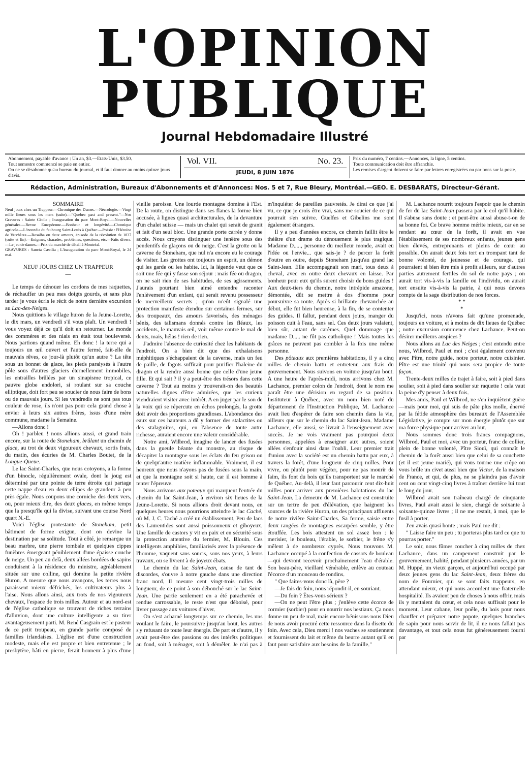L'OPINION PUBLIQUE
Journal Hebdomadaire Illustré
Abonnement, payable d'avance : Un an, $3.—Etats-Unis, $3.50.
Tout semestre commencé se paie en entier.
On ne se désabonne qu'au bureau du journal, et il faut donner au moins quinze jours d'avis.
Vol. VII. No. 23.
JEUDI, 8 JUIN 1876
Prix du numéro, 7 centins.—Annonces, la ligne, 5 centins.
Toute communication doit être affranchie.
Les remises d'argent doivent se faire par lettres enregistrées ou par bons sur la poste.
Rédaction, Administration, Bureaux d'Abonnements et d'Annonces: Nos. 5 et 7, Rue Bleury, Montréal.—GEO. E. DESBARATS, Directeur-Gérant.
SOMMAIRE
Neuf jours chez un Trappeur.—Chronique des Dames.—Nécrologie.—Vingt mille lieues sous les mers (suite).—"Quebec past and present."—Nos Gravures : Sainte Cécile ; Inauguration du parc Mont-Royal.—Nouvelles générales.—Revue Européenne.—Bonheur et longévité.—Chronique agricole.—L'incendie du faubourg Saint-Louis à Québec.—Poésie : l'Héroïne de Verchères.—Rosalba ou deux amours, épisode de la révolution de 1837 (suite et fin).—Enigmes, charades, problèmes, questions, etc.—Faits divers.—Le jeu de dames.—Prix du marché de détail à Montréal.
GRAVURES : Sancta Cæcilia ; L'inauguration du parc Mont-Royal, le 24 mai.
NEUF JOURS CHEZ UN TRAPPEUR
—
Le temps de dénouer les cordons de mes raquettes, de réchauffer un peu mes doigts gourds, et sans plus tarder je vous écris le récit de notre dernière excursion au Lac-des-Neiges.
Nous quittions le village huron de la Jeune-Lorette, le dix mars, un vendredi s'il vous plaît. Un vendredi ! vous voyez déjà ce qu'il doit en retourner. Le monde des commères et des niais en était tout bouleversé. Nous partions quand même. Eh donc ! la terre qui a toujours un œil ouvert et l'autre fermé, fait-elle de mauvais rêves, ce jour-là plutôt qu'un autre ? La tête sous un bonnet de glace, les pieds paralysés à l'autre pôle sous d'autres glaciers éternellement immobiles, les entrailles brûlées par un sinapisme tropical, ce pauvre globe endolori, si roulant sur sa couche elliptique, doit fort peu se soucier de nous faire de bons ou de mauvais jours. Si les vendredis ne sont pas tous couleur de rose, ils n'ont pas pour cela grand chose à envier à leurs six autres frères, issus d'une mère commune, madame la Semaine.
—Allons donc !
Oh ! parbleu ! nous allions aussi, et grand train encore, sur la route de Stoneham, brûlant un chemin de glace, au trot de deux vigoureux chevaux, sortis frais, du matin, des écuries de M. Charles Boutet, de la Longue-Queue.
Le lac Saint-Charles, que nous cotoyons, a la forme d'un binocle, régulièrement ovale, dont le joug est déterminé par une pointe de terre étroite qui partage cette nappe d'eau en deux ellipes de grandeur à peu près égale. Nous coupons une corniche des deux vers, ou, pour mieux dire, des deux glaces, en même temps que la presqu'île qui la divise, suivant une course Nord quart N.-E.
Voici l'église protestante de Stoneham, petit bâtiment de forme exiguë, dont on devine la destination par sa solitude. Tout à côté, je remarque un beau marbre, une pierre tombale et quelques cippes funèbres émergeant péniblement d'une épaisse couche de neige. Un peu au delà, deux allées bordées de sapins conduisent à la résidence du ministre, agréablement située sur une colline, qui domine la petite rivière Huron. A mesure que nous avançons, les terres nous paraissent mieux défrichés, les cultivateurs plus à l'aise. Nous allons ainsi, aux trots de nos vigoureux chevaux, l'espace de trois milles. Autour et au nord-est de l'église catholique se trouvent de riches terrains d'alluvion, dont une culture intelligente a su tirer avantageusement parti. M. René Casgrain est le pasteur de ce petit troupeau, en grande partie composé de familles irlandaises. L'église est d'une construction modeste, mais elle est propre et bien entretenue ; le presbytère, bâti en pierre, ferait honneur à plus d'une vieille paroisse. Une lourde montagne domine à l'Est. De la route, on distingue dans ses flancs la forme bien accusée, à lignes quasi architecturales, de la devanture d'un chalet suisse — mais un chalet qui serait de granit et fait d'un seul bloc. Une grande porte carrée y donne accès. Nous croyons distinguer une fenêtre sous des pendentifs de glaçons ou de neige. C'est la grotte ou la caverne de Stoneham, que nul n'a encore eu le courage de visiter. Les grottes ont toujours un esprit, un démon qui les garde ou les habite. Ici, la légende veut que ce soit une fée qui y fasse son séjour : mais fée ou dragon, on ne sait rien de ses habitudes, de ses agissements. J'aurais pourtant bien aimé entendre raconter l'enlèvement d'un enfant, qui serait revenu possesseur de merveilleux secrets ; qu'on m'eût signalé une protection manifeste étendue sur certaines fermes, sur des troupeaux, des amours favorisés, des ménages bénis, des talismans donnés contre les fléaux, les accidents, le mauvais œil, voir même contre le mal de dents, mais, hélas ! rien de rien.
J'admire l'absence de curiosité chez les habitants de l'endroit. On a bien dit que des exhalaisons méphitiques s'échappaient de la caverne, mais un feu de paille, de fagots suffirait pour purifier l'haleine du dragon et la rendre aussi bonne que celle d'une jeune fille. Et qui sait ? il y a peut-être des trésors dans cette caverne ? Tout au moins y trouverait-on des beautés naturelles dignes d'être admirées, que les curieux viendraient visiter avec intérêt. A en juger par le son de la voix qui se répercute en échos prolongés, la grotte doit avoir des proportions grandioses. L'abondance des eaux sur ces hauteurs a dû y former des stalactites ou des stalagmites, qui, en l'absence de toute autre richesse, auraient encore une valeur considérable.
Notre ami, Wilbrod, imagine de lancer des fusées dans la gueule béante du monstre, au risque de décapiter la montagne sous les éclats du feu grisou ou de quelqu'autre matière inflammable. Vraiment, il est heureux que nous n'ayons pas de fusées sous la main, et que la montagne soit si haute, car il est homme à tenter l'épreuve.
Nous arrivons aux poteaux qui marquent l'entrée du chemin du lac Saint-Jean, à environ six lieues de la Jeune-Lorette. Si nous allions droit devant nous, en quelques heures nous pourrions atteindre le lac Caché, où M. J. C. Taché a créé un établissement. Peu de lacs des Laurentides sont aussi poissonneux et giboyeux. Une famille de castors y vit en paix et en sécurité sous la protection attentive du fermier, M. Blouin. Ces intelligents amphibies, familiarisés avec la présence de l'homme, vaquent sans soucis, sous nos yeux, à leurs travaux, ou se livrent à de joyeux ébats.
Le chemin du lac Saint-Jean, cause de tant de discordes, s'ouvre à notre gauche dans une direction franc nord. Il mesure cent vingt-trois milles de longueur, de ce point à son débouché sur le lac Saint-Jean. Une partie seulement en a été parachevée et rendue carrossable, le reste n'est que déboisé, pour livrer passage aux voitures d'hiver.
On s'est acharné longtemps sur ce chemin, les uns voulant le faire, le poursuivre jusqu'au bout, les autres s'y refusant de toute leur énergie. De part et d'autre, il y avait peut-être des passions ou des intérêts politiques au fond, soit à ménager, soit à démêler. Je n'ai pas à m'inquiéter de pareilles pauvretés. Je dirai ce que j'ai vu, ce que je crois être vrai, sans me soucier de ce qui pourrait s'en suivre. Guelfes et Gibelins me sont également étrangers.
Il y a peu d'années encore, ce chemin faillit être le théâtre d'un drame du dénouement le plus tragique. Madame D....., personne du meilleur monde, avait eu l'idée ou l'envie... que sais-je ? de percer la forêt d'outre en outre, depuis Stoneham jusqu'au grand lac Saint-Jean. Elle accompagnait son mari, tous deux à cheval, avec en outre deux chevaux en laisse. Par bonheur pour eux qu'ils surent choisir de bons guides ! Aux deux-tiers du chemin, notre intrépide amazone, démontée, dût se mettre à dos d'homme pour poursuivre sa route. Après si brillante chevauchée au début, elle fut bien heureuse, à la fin, de se contenter des guides. Il fallut, pendant deux jours, manger du poisson cuit à l'eau, sans sel. Ces deux jours valaient, bien sûr, autant de carêmes. Quel dommage que madame D..... ne fût pas catholique ! Mais toutes les grâces ne peuvent pas combler à la fois une même personne.
Des pôteaux aux premières habitations, il y a cinq milles de chemin battu et entretenu aux frais du gouvernement. Nous suivons en voiture jusqu'au bout. A une heure de l'après-midi, nous arrivons chez M. Lachance, premier colon de l'endroit, dont le nom me paraît être une dérision en regard de sa position. Instituteur à Québec, avec un nom bien noté du département de l'Instruction Publique, M. Lachance avait lieu d'espérer de faire son chemin dans la vie, ailleurs que sur le chemin du lac Saint-Jean. Madame Lachance, elle aussi, se livrait à l'enseignement avec succès. Je ne vois vraiment pas pourquoi deux personnes, appelées à enseigner aux autres, soient allées s'enfouir ainsi dans l'oubli. Leur premier trait d'union avec la société est un chemin battu par eux, à travers la forêt, d'une longueur de cinq milles. Pour vivre, ou plutôt pour végéter, pour ne pas mourir de faim, ils font du bois qu'ils transportent sur le marché de Québec. Au-delà, il leur faut parcourir cent dix-huit milles pour arriver aux premières habitations du lac Saint-Jean. La demeure de M. Lachance est construite sur un tertre de peu d'élévation, que baignent les sources de la rivière Huron, un des principaux affluents de notre rivière Saint-Charles. Sa ferme, saisie entre deux rangées de montagnes escarpées semble, y être étouffée. Les bois attestent un sol assez bon : le merisier, le bouleau, l'érable, le sorbier, le frêne s'y mêlent à de nombreux cyprès. Nous trouvons M. Lachance occupé à la confection de cassots de bouleau—qui devront recevoir prochainement l'eau d'érable. Son beau-père, vieillard vénérable, enlève au couteau l'écorce d'un monceau de rondins.
" Que faites-vous donc là, père ?
—Je fais du foin, nous répondit-il, en souriant.
—Du foin ? Êtes-vous sérieux ?
—On ne peut l'être plus ; j'enlève cette écorce de cormier (sorbier) pour en nourrir nos bestiaux. Ça nous donne un peu de mal, mais encore bénissons-nous Dieu de nous avoir procuré cette ressource dans la disette du foin. Avec cela, Dieu merci ! nos vaches se soutiennent et fournissent du lait et même du beurre autant qu'il en faut pour satisfaire aux besoins de la famille."
M. Lachance nourrit toujours l'espoir que le chemin de fer du lac Saint-Jean passera par le col qu'il habite. Il s'abuse sans doute : et peut-être aussi abuse-t-on de sa bonne foi. Ce brave homme mérite mieux, car en se rendant au cœur de la forêt, il avait en vue l'établissement de ses nombreux enfants, jeunes gens bien élevés, entreprenants et pleins de cœur au possible. On aurait deux fois tort en trompant tant de bonne volonté, de jeunesse et de courage, qui pourraient si bien être mis à profit ailleurs, sur d'autres parties autrement fertiles du sol de notre pays ; on aurait tort vis-à-vis la famille ou l'individu, on aurait tort ensuite vis-à-vis la patrie, à qui nous devons compte de la sage distribution de nos forces.
* *
*
Jusqu'ici, nous n'avons fait qu'une promenade, toujours en voiture, et à moins de dix lieues de Québec ; notre excursion commence chez Lachance. Peut-on désirer meilleurs auspices ?
Nous allons au Lac des Neiges ; c'est entendu entre nous, Wilbrod, Paul et moi ; c'est également convenu avec Pître, notre guide, notre porteur, notre cuisinier. Pître est une trinité qui nous sera propice de toute façon.
Trente-deux milles de trajet à faire, soit à pied dans soulier, soit à pied dans soulier sur raquette ! cela vaut la peine d'y penser à deux fois.
Mes amis, Paul et Wilbrod, ne s'en inquiètent guère—mais pour moi, qui suis de pâte plus molle, énervé par la fétide atmosphère des bureaux de l'Assemblée Législative, je compte sur mon énergie plutôt que sur ma force physique pour arriver au but.
Nous sommes donc trois francs compagnons, Wilbrod, Paul et moi, avec un porteur, franc de collier, plein de bonne volonté, Pître Siouï, qui connaît le chemin de la forêt aussi bien que celui de sa couchette (et il est jeune marié), qui vous tourne une crêpe ou vous brûle un civet aussi bien que Victor, de la maison de France, et qui, de plus, ne se plaindra pas d'avoir cent ou cent vingt-cinq livres à traîner derrière lui tout le long du jour.
Wilbrod avait son traîneau chargé de cinquante livres, Paul avait aussi le sien, chargé de soixante à soixante-quinze livres ; il ne me restait, à moi, que le fusil à porter.
J'en avais quasi honte ; mais Paul me dit :
" Laisse faire un peu ; tu porteras plus tard ce que tu pourras porter."
Le soir, nous fûmes coucher à cinq milles de chez Lachance, dans un campement construit par le gouvernement, habité, pendant plusieurs années, par un M. Huppé, un vieux garçon, et aujourd'hui occupé par deux jeunes gens du lac Saint-Jean, deux frères du nom de Fournier, qui se sont faits trappeurs, en attendant mieux, et qui nous accordent une fraternelle hospitalité. Ils avaient peu de choses à nous offrir, mais ils y mettaient du cœur, et cela nous suffisait pour le moment. Leur cabane, leur poêle, du bois pour nous chauffer et préparer notre popote, quelques branches de sapin pour nous servir de lit, il ne nous fallait pas davantage, et tout cela nous fut généreusement fourni par